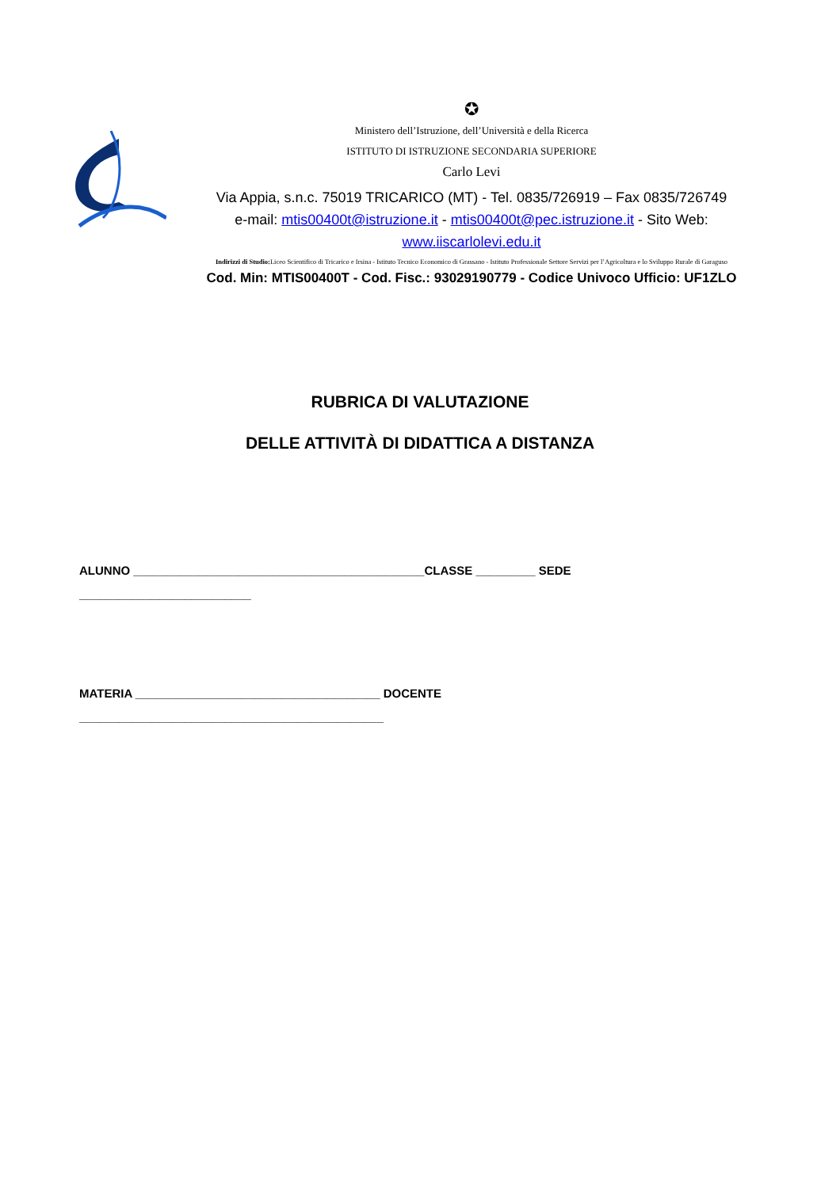✪
Ministero dell’Istruzione, dell’Università e della Ricerca
ISTITUTO DI ISTRUZIONE SECONDARIA SUPERIORE
Carlo Levi
Via Appia, s.n.c. 75019 TRICARICO (MT) - Tel. 0835/726919 – Fax 0835/726749
e-mail: mtis00400t@istruzione.it - mtis00400t@pec.istruzione.it - Sito Web:
www.iiscarlolevi.edu.it
Indirizzi di Studio: Liceo Scientifico di Tricarico e Irsina - Istituto Tecnico Economico di Grassano - Istituto Professionale Settore Servizi per l’Agricoltura e lo Sviluppo Rurale di Garaguso
Cod. Min: MTIS00400T - Cod. Fisc.: 93029190779 - Codice Univoco Ufficio: UF1ZLO
RUBRICA DI VALUTAZIONE
DELLE ATTIVITÀ DI DIDATTICA A DISTANZA
ALUNNO ____________________________________________CLASSE _________ SEDE
__________________________
MATERIA _____________________________________ DOCENTE
______________________________________________